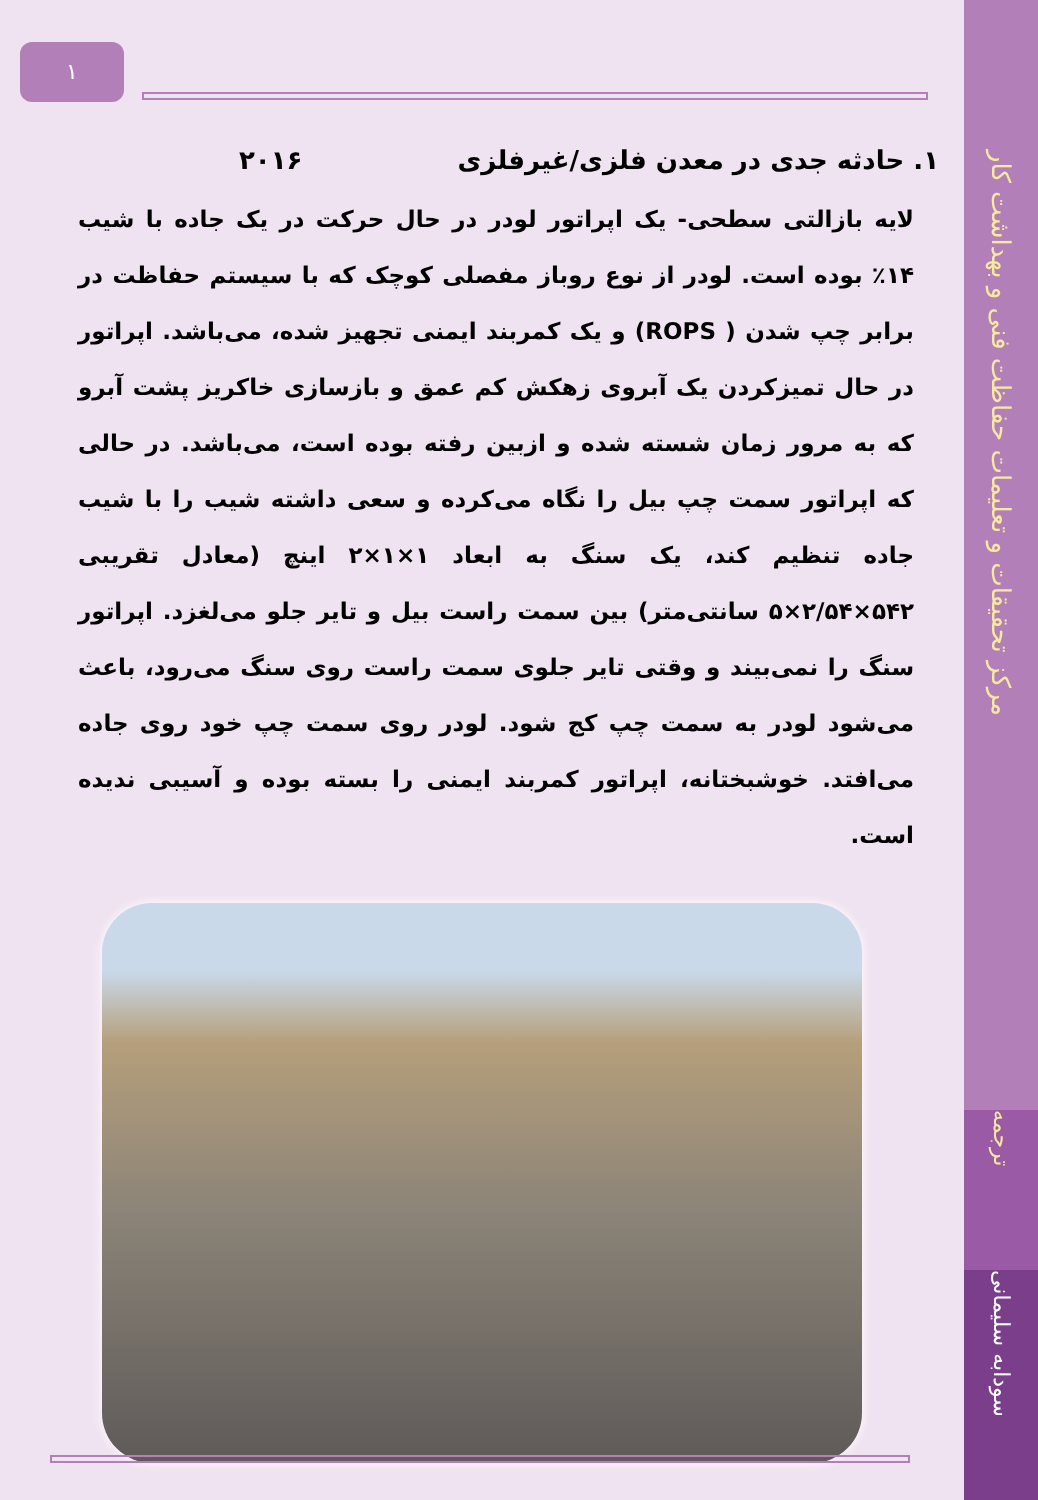۱
۱. حادثه جدی در معدن فلزی/غیرفلزی ۲۰۱۶
لایه بازالتی سطحی- یک اپراتور لودر در حال حرکت در یک جاده با شیب ۱۴٪ بوده است. لودر از نوع روباز مفصلی کوچک که با سیستم حفاظت در برابر چپ شدن ( ROPS) و یک کمربند ایمنی تجهیز شده، می‌باشد. اپراتور در حال تمیزکردن یک آبروی زهکش کم عمق و بازسازی خاکریز پشت آبرو که به مرور زمان شسته شده و ازبین رفته بوده است، می‌باشد. در حالی که اپراتور سمت چپ بیل را نگاه می‌کرده و سعی داشته شیب را با شیب جاده تنظیم کند، یک سنگ به ابعاد ۱×۱×۲ اینچ (معادل تقریبی ۵۴۲×۲/۵۴×۵ سانتی‌متر) بین سمت راست بیل و تایر جلو می‌لغزد. اپراتور سنگ را نمی‌بیند و وقتی تایر جلوی سمت راست روی سنگ می‌رود، باعث می‌شود لودر به سمت چپ کج شود. لودر روی سمت چپ خود روی جاده می‌افتد. خوشبختانه، اپراتور کمربند ایمنی را بسته بوده و آسیبی ندیده است.
مرکز تحقیقات و تعلیمات حفاظت فنی و بهداشت کار
ترجمه
سودابه سلیمانی